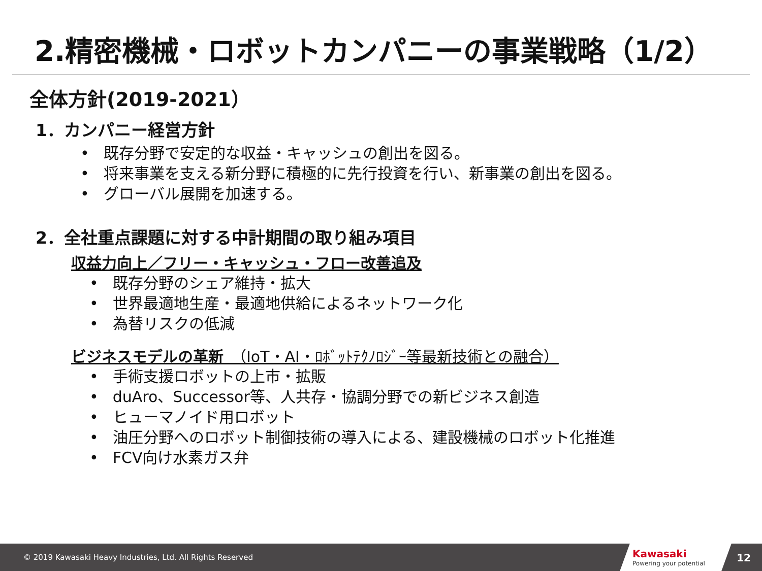2.精密機械・ロボットカンパニーの事業戦略（1/2）
全体方針(2019-2021）
1．カンパニー経営方針
既存分野で安定的な収益・キャッシュの創出を図る。
将来事業を支える新分野に積極的に先行投資を行い、新事業の創出を図る。
グローバル展開を加速する。
2．全社重点課題に対する中計期間の取り組み項目
収益力向上／フリー・キャッシュ・フロー改善追及
既存分野のシェア維持・拡大
世界最適地生産・最適地供給によるネットワーク化
為替リスクの低減
ビジネスモデルの革新　（IoT・AI・ﾛﾎﾞｯﾄﾃｸﾉﾛｼﾞｰ等最新技術との融合）
手術支援ロボットの上市・拡販
duAro、Successor等、人共存・協調分野での新ビジネス創造
ヒューマノイド用ロボット
油圧分野へのロボット制御技術の導入による、建設機械のロボット化推進
FCV向け水素ガス弁
© 2019 Kawasaki Heavy Industries, Ltd. All Rights Reserved
Kawasaki
Powering your potential
12